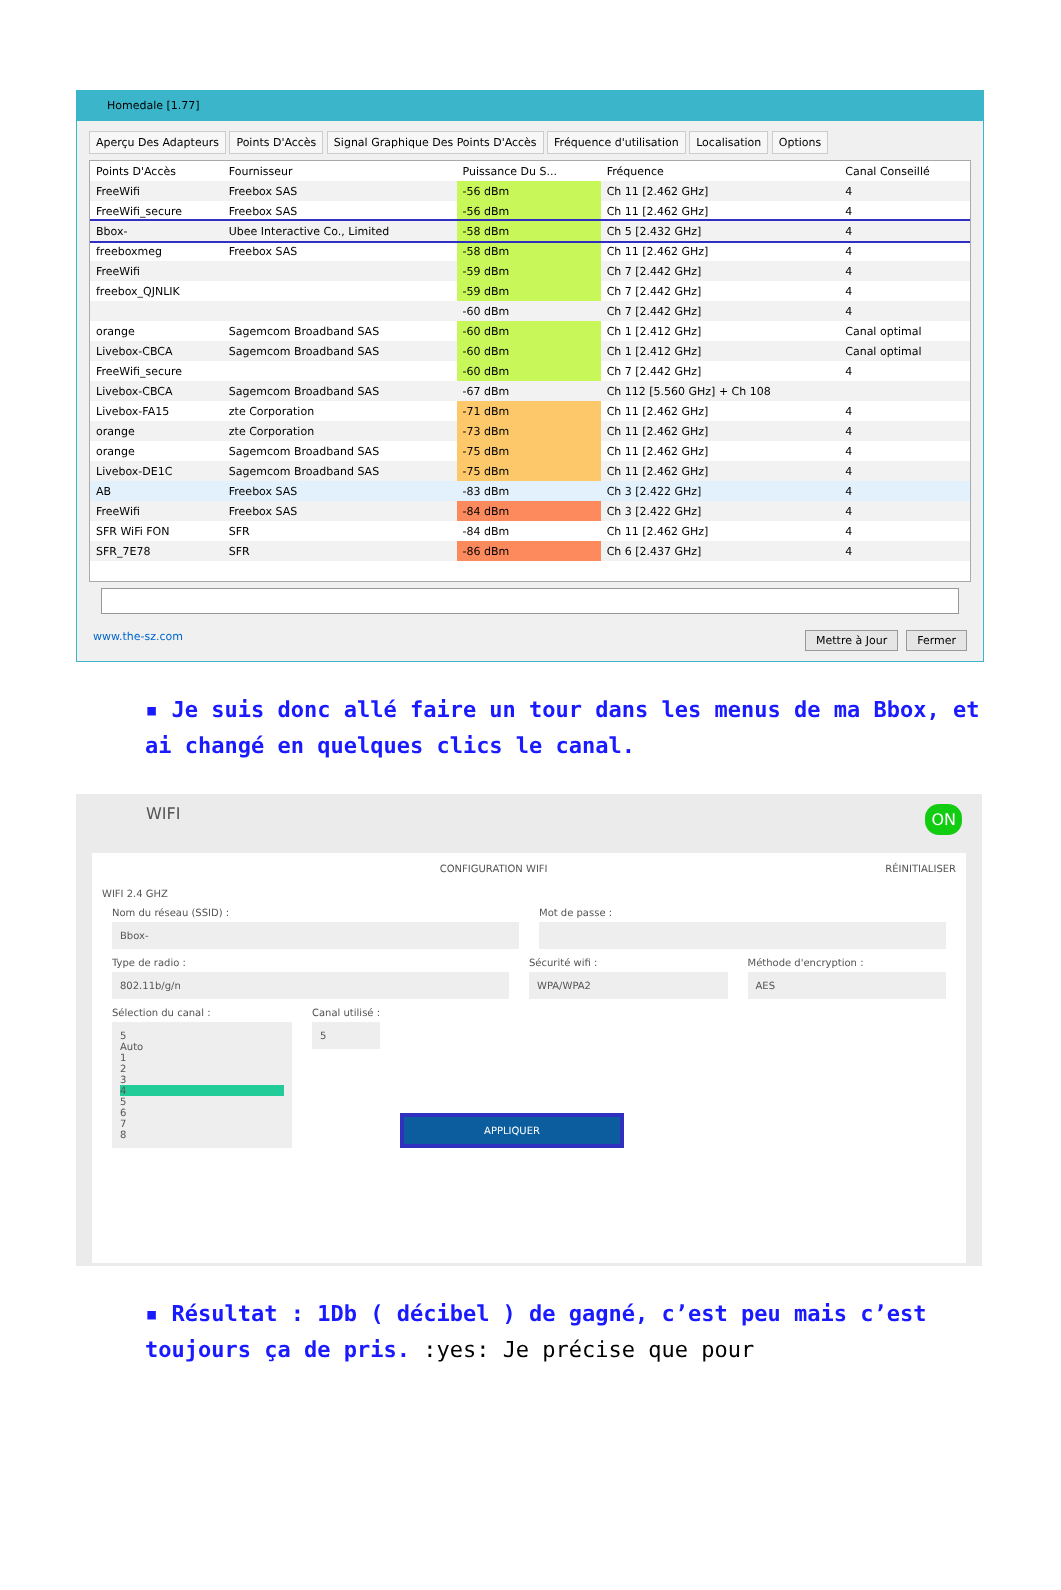Homedale [1.77]
Aperçu Des Adapteurs Points D'Accès Signal Graphique Des Points D'Accès Fréquence d'utilisation Localisation Options
| Points D'Accès | Fournisseur | Puissance Du S... | Fréquence | Canal Conseillé |
| --- | --- | --- | --- | --- |
| FreeWifi | Freebox SAS | -56 dBm | Ch 11 [2.462 GHz] | 4 |
| FreeWifi_secure | Freebox SAS | -56 dBm | Ch 11 [2.462 GHz] | 4 |
| Bbox- | Ubee Interactive Co., Limited | -58 dBm | Ch 5 [2.432 GHz] | 4 |
| freeboxmeg | Freebox SAS | -58 dBm | Ch 11 [2.462 GHz] | 4 |
| FreeWifi | | -59 dBm | Ch 7 [2.442 GHz] | 4 |
| freebox_QJNLIK | | -59 dBm | Ch 7 [2.442 GHz] | 4 |
| | | -60 dBm | Ch 7 [2.442 GHz] | 4 |
| orange | Sagemcom Broadband SAS | -60 dBm | Ch 1 [2.412 GHz] | Canal optimal |
| Livebox-CBCA | Sagemcom Broadband SAS | -60 dBm | Ch 1 [2.412 GHz] | Canal optimal |
| FreeWifi_secure | | -60 dBm | Ch 7 [2.442 GHz] | 4 |
| Livebox-CBCA | Sagemcom Broadband SAS | -67 dBm | Ch 112 [5.560 GHz] + Ch 108 | |
| Livebox-FA15 | zte Corporation | -71 dBm | Ch 11 [2.462 GHz] | 4 |
| orange | zte Corporation | -73 dBm | Ch 11 [2.462 GHz] | 4 |
| orange | Sagemcom Broadband SAS | -75 dBm | Ch 11 [2.462 GHz] | 4 |
| Livebox-DE1C | Sagemcom Broadband SAS | -75 dBm | Ch 11 [2.462 GHz] | 4 |
| AB | Freebox SAS | -83 dBm | Ch 3 [2.422 GHz] | 4 |
| FreeWifi | Freebox SAS | -84 dBm | Ch 3 [2.422 GHz] | 4 |
| SFR WiFi FON | SFR | -84 dBm | Ch 11 [2.462 GHz] | 4 |
| SFR_7E78 | SFR | -86 dBm | Ch 6 [2.437 GHz] | 4 |
www.the-sz.com
Mettre à Jour Fermer
▪ Je suis donc allé faire un tour dans les menus de ma Bbox, et ai changé en quelques clics le canal.
WIFI ON
CONFIGURATION WIFI RÉINITIALISER
WIFI 2.4 GHZ
Nom du réseau (SSID) :
Bbox-
Mot de passe :
Type de radio :
802.11b/g/n
Sécurité wifi :
WPA/WPA2
Méthode d'encryption :
AES
Sélection du canal :
5
Auto
1
2
3
4
5
6
7
8
Canal utilisé :
5
APPLIQUER
▪ Résultat : 1Db ( décibel ) de gagné, c’est peu mais c’est toujours ça de pris. :yes: Je précise que pour